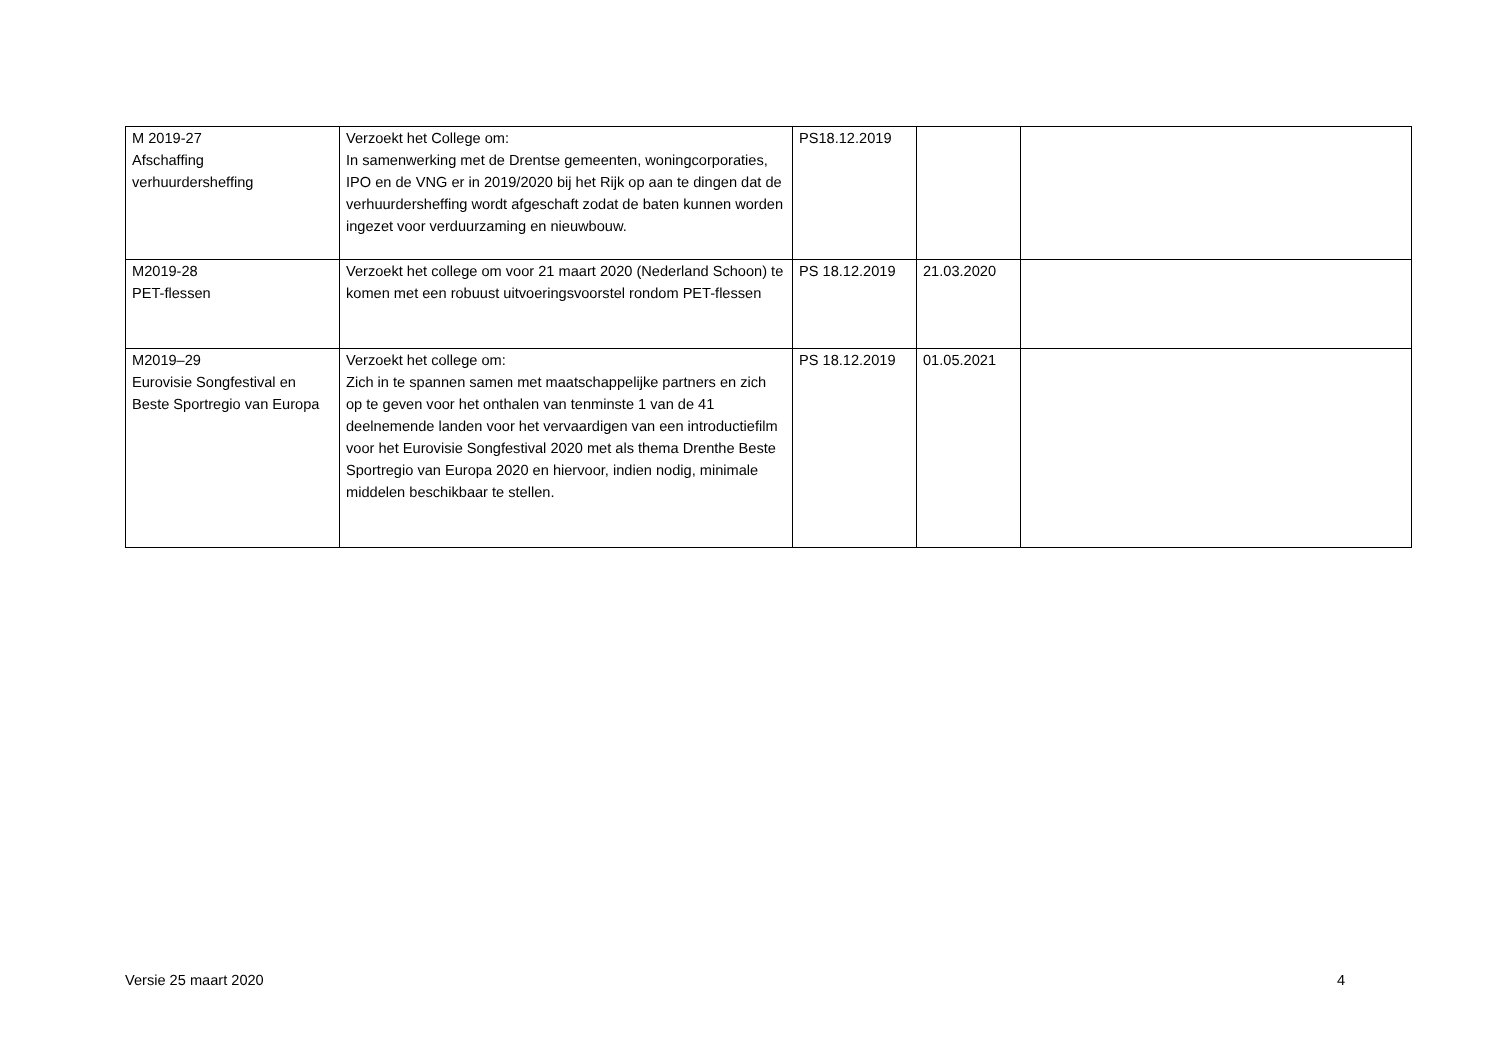| M 2019-27 Afschaffing verhuurdersheffing | Verzoekt het College om: In samenwerking met de Drentse gemeenten, woningcorporaties, IPO en de VNG er in 2019/2020 bij het Rijk op aan te dingen dat de verhuurdersheffing wordt afgeschaft zodat de baten kunnen worden ingezet voor verduurzaming en nieuwbouw. | PS18.12.2019 | | |
| M2019-28 PET-flessen | Verzoekt het college om voor 21 maart 2020 (Nederland Schoon) te komen met een robuust uitvoeringsvoorstel rondom PET-flessen | PS 18.12.2019 | 21.03.2020 | |
| M2019–29 Eurovisie Songfestival en Beste Sportregio van Europa | Verzoekt het college om: Zich in te spannen samen met maatschappelijke partners en zich op te geven voor het onthalen van tenminste 1 van de 41 deelnemende landen voor het vervaardigen van een introductiefilm voor het Eurovisie Songfestival 2020 met als thema Drenthe Beste Sportregio van Europa 2020 en hiervoor, indien nodig, minimale middelen beschikbaar te stellen. | PS 18.12.2019 | 01.05.2021 | |
Versie 25 maart 2020 4